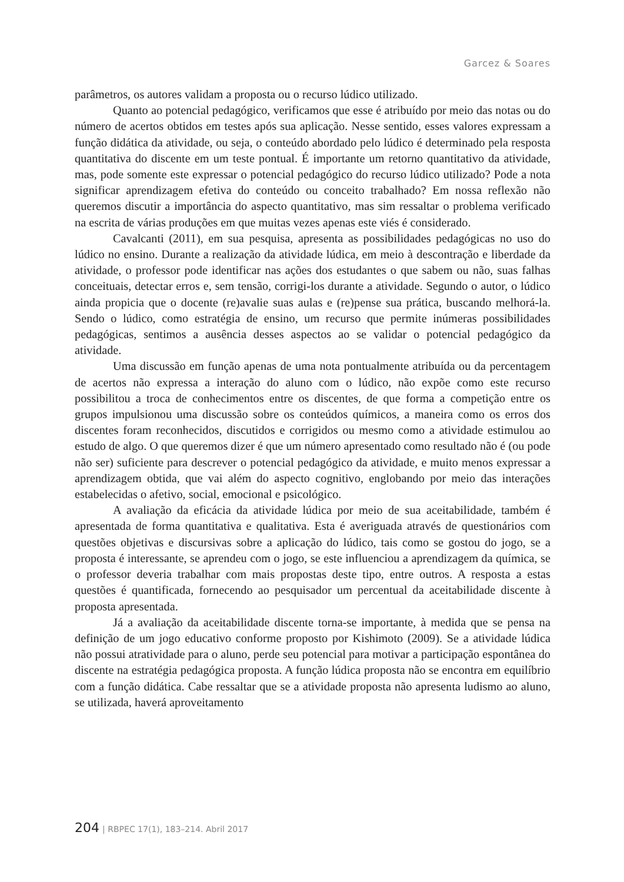Garcez & Soares
parâmetros, os autores validam a proposta ou o recurso lúdico utilizado.
Quanto ao potencial pedagógico, verificamos que esse é atribuído por meio das notas ou do número de acertos obtidos em testes após sua aplicação. Nesse sentido, esses valores expressam a função didática da atividade, ou seja, o conteúdo abordado pelo lúdico é determinado pela resposta quantitativa do discente em um teste pontual. É importante um retorno quantitativo da atividade, mas, pode somente este expressar o potencial pedagógico do recurso lúdico utilizado? Pode a nota significar aprendizagem efetiva do conteúdo ou conceito trabalhado? Em nossa reflexão não queremos discutir a importância do aspecto quantitativo, mas sim ressaltar o problema verificado na escrita de várias produções em que muitas vezes apenas este viés é considerado.
Cavalcanti (2011), em sua pesquisa, apresenta as possibilidades pedagógicas no uso do lúdico no ensino. Durante a realização da atividade lúdica, em meio à descontração e liberdade da atividade, o professor pode identificar nas ações dos estudantes o que sabem ou não, suas falhas conceituais, detectar erros e, sem tensão, corrigi-los durante a atividade. Segundo o autor, o lúdico ainda propicia que o docente (re)avalie suas aulas e (re)pense sua prática, buscando melhorá-la. Sendo o lúdico, como estratégia de ensino, um recurso que permite inúmeras possibilidades pedagógicas, sentimos a ausência desses aspectos ao se validar o potencial pedagógico da atividade.
Uma discussão em função apenas de uma nota pontualmente atribuída ou da percentagem de acertos não expressa a interação do aluno com o lúdico, não expõe como este recurso possibilitou a troca de conhecimentos entre os discentes, de que forma a competição entre os grupos impulsionou uma discussão sobre os conteúdos químicos, a maneira como os erros dos discentes foram reconhecidos, discutidos e corrigidos ou mesmo como a atividade estimulou ao estudo de algo. O que queremos dizer é que um número apresentado como resultado não é (ou pode não ser) suficiente para descrever o potencial pedagógico da atividade, e muito menos expressar a aprendizagem obtida, que vai além do aspecto cognitivo, englobando por meio das interações estabelecidas o afetivo, social, emocional e psicológico.
A avaliação da eficácia da atividade lúdica por meio de sua aceitabilidade, também é apresentada de forma quantitativa e qualitativa. Esta é averiguada através de questionários com questões objetivas e discursivas sobre a aplicação do lúdico, tais como se gostou do jogo, se a proposta é interessante, se aprendeu com o jogo, se este influenciou a aprendizagem da química, se o professor deveria trabalhar com mais propostas deste tipo, entre outros. A resposta a estas questões é quantificada, fornecendo ao pesquisador um percentual da aceitabilidade discente à proposta apresentada.
Já a avaliação da aceitabilidade discente torna-se importante, à medida que se pensa na definição de um jogo educativo conforme proposto por Kishimoto (2009). Se a atividade lúdica não possui atratividade para o aluno, perde seu potencial para motivar a participação espontânea do discente na estratégia pedagógica proposta. A função lúdica proposta não se encontra em equilíbrio com a função didática. Cabe ressaltar que se a atividade proposta não apresenta ludismo ao aluno, se utilizada, haverá aproveitamento
204 | RBPEC 17(1), 183–214. Abril 2017